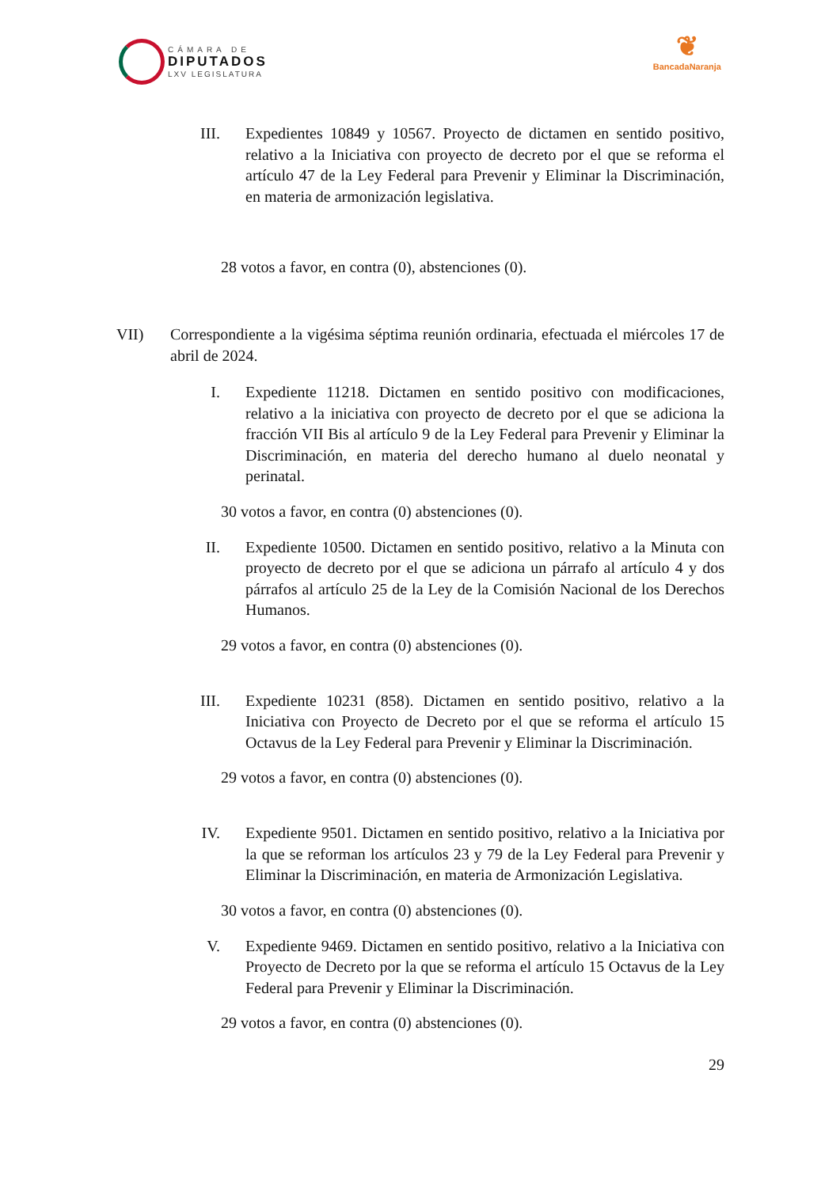CÁMARA DE
DIPUTADOS
LXV LEGISLATURA
❦
BancadaNaranja
III. Expedientes 10849 y 10567. Proyecto de dictamen en sentido positivo, relativo a la Iniciativa con proyecto de decreto por el que se reforma el artículo 47 de la Ley Federal para Prevenir y Eliminar la Discriminación, en materia de armonización legislativa.
28 votos a favor, en contra (0), abstenciones (0).
VII) Correspondiente a la vigésima séptima reunión ordinaria, efectuada el miércoles 17 de abril de 2024.
I. Expediente 11218. Dictamen en sentido positivo con modificaciones, relativo a la iniciativa con proyecto de decreto por el que se adiciona la fracción VII Bis al artículo 9 de la Ley Federal para Prevenir y Eliminar la Discriminación, en materia del derecho humano al duelo neonatal y perinatal.
30 votos a favor, en contra (0) abstenciones (0).
II. Expediente 10500. Dictamen en sentido positivo, relativo a la Minuta con proyecto de decreto por el que se adiciona un párrafo al artículo 4 y dos párrafos al artículo 25 de la Ley de la Comisión Nacional de los Derechos Humanos.
29 votos a favor, en contra (0) abstenciones (0).
III. Expediente 10231 (858). Dictamen en sentido positivo, relativo a la Iniciativa con Proyecto de Decreto por el que se reforma el artículo 15 Octavus de la Ley Federal para Prevenir y Eliminar la Discriminación.
29 votos a favor, en contra (0) abstenciones (0).
IV. Expediente 9501. Dictamen en sentido positivo, relativo a la Iniciativa por la que se reforman los artículos 23 y 79 de la Ley Federal para Prevenir y Eliminar la Discriminación, en materia de Armonización Legislativa.
30 votos a favor, en contra (0) abstenciones (0).
V. Expediente 9469. Dictamen en sentido positivo, relativo a la Iniciativa con Proyecto de Decreto por la que se reforma el artículo 15 Octavus de la Ley Federal para Prevenir y Eliminar la Discriminación.
29 votos a favor, en contra (0) abstenciones (0).
29